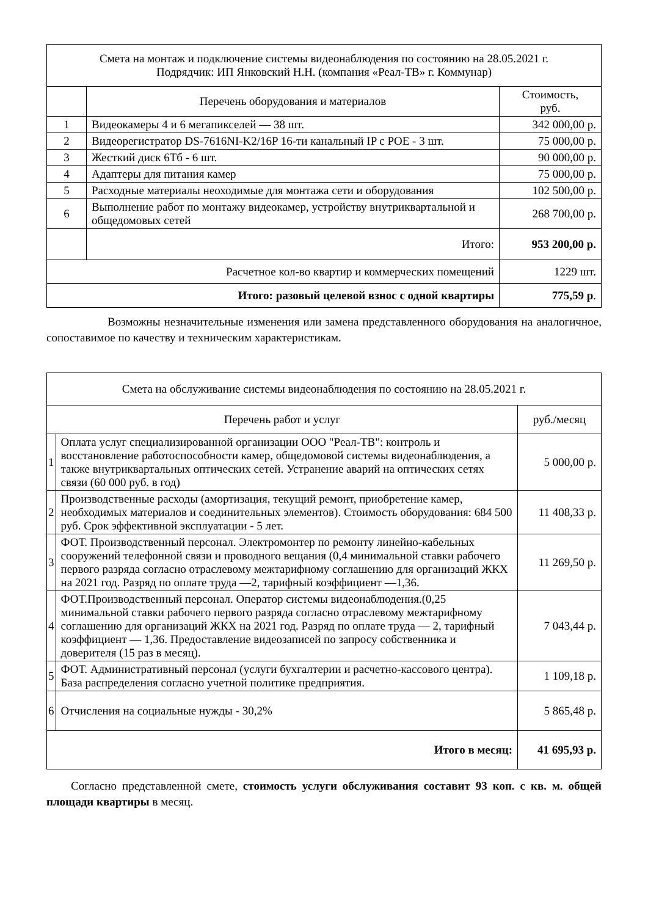| Смета на монтаж и подключение системы видеонаблюдения по состоянию на 28.05.2021 г. Подрядчик: ИП Янковский Н.Н. (компания «Реал-ТВ» г. Коммунар) | | |
| --- | --- | --- |
| | Перечень оборудования и материалов | Стоимость, руб. |
| 1 | Видеокамеры 4 и 6 мегапикселей — 38 шт. | 342 000,00 р. |
| 2 | Видеорегистратор DS-7616NI-K2/16P 16-ти канальный IP с POE - 3 шт. | 75 000,00 р. |
| 3 | Жесткий диск 6Тб - 6 шт. | 90 000,00 р. |
| 4 | Адаптеры для питания камер | 75 000,00 р. |
| 5 | Расходные материалы неоходимые для монтажа сети и оборудования | 102 500,00 р. |
| 6 | Выполнение работ по монтажу видеокамер, устройству внутриквартальной и общедомовых сетей | 268 700,00 р. |
| | Итого: | 953 200,00 р. |
| Расчетное кол-во квартир и коммерческих помещений | | 1229 шт. |
| Итого: разовый целевой взнос с одной квартиры | | 775,59 р . |
Возможны незначительные изменения или замена представленного оборудования на аналогичное, сопоставимое по качеству и техническим характеристикам.
| Смета на обслуживание системы видеонаблюдения по состоянию на 28.05.2021 г. | | |
| --- | --- | --- |
| Перечень работ и услуг | | руб./месяц |
| 1 | Оплата услуг специализированной организации ООО "Реал-ТВ": контроль и восстановление работоспособности камер, общедомовой системы видеонаблюдения, а также внутриквартальных оптических сетей. Устранение аварий на оптических сетях связи (60 000 руб. в год) | 5 000,00 р. |
| 2 | Производственные расходы (амортизация, текущий ремонт, приобретение камер, необходимых материалов и соединительных элементов). Стоимость оборудования: 684 500 руб. Срок эффективной эксплуатации - 5 лет. | 11 408,33 р. |
| 3 | ФОТ. Производственный персонал. Электромонтер по ремонту линейно-кабельных сооружений телефонной связи и проводного вещания (0,4 минимальной ставки рабочего первого разряда согласно отраслевому межтарифному соглашению для организаций ЖКХ на 2021 год. Разряд по оплате труда —2, тарифный коэффициент —1,36. | 11 269,50 р. |
| 4 | ФОТ.Производственный персонал. Оператор системы видеонаблюдения.(0,25 минимальной ставки рабочего первого разряда согласно отраслевому межтарифному соглашению для организаций ЖКХ на 2021 год. Разряд по оплате труда — 2, тарифный коэффициент — 1,36. Предоставление видеозаписей по запросу собственника и доверителя (15 раз в месяц). | 7 043,44 р. |
| 5 | ФОТ. Административный персонал (услуги бухгалтерии и расчетно-кассового центра). База распределения согласно учетной политике предприятия. | 1 109,18 р. |
| 6 | Отчисления на социальные нужды - 30,2% | 5 865,48 р. |
| Итого в месяц: | | 41 695,93 р. |
Согласно представленной смете, стоимость услуги обслуживания составит 93 коп. с кв. м. общей площади квартиры в месяц.